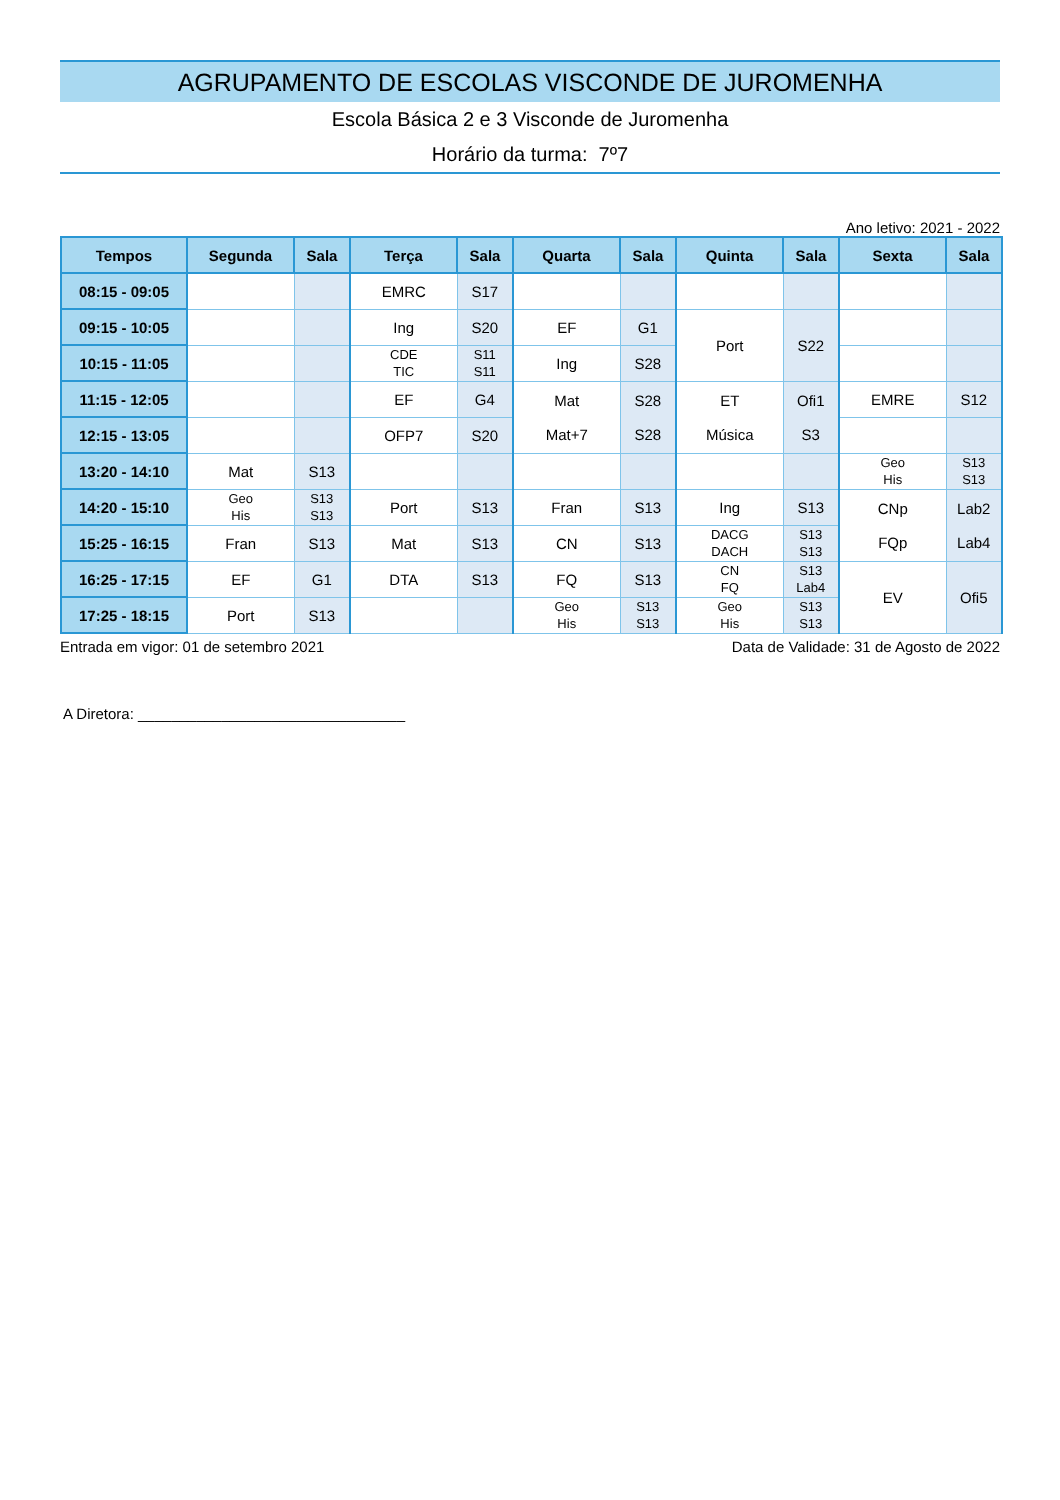AGRUPAMENTO DE ESCOLAS VISCONDE DE JUROMENHA
Escola Básica 2 e 3 Visconde de Juromenha
Horário da turma: 7º7
Ano letivo: 2021 - 2022
| Tempos | Segunda | Sala | Terça | Sala | Quarta | Sala | Quinta | Sala | Sexta | Sala |
| --- | --- | --- | --- | --- | --- | --- | --- | --- | --- | --- |
| 08:15 - 09:05 | | | EMRC | S17 | | | | | | |
| 09:15 - 10:05 | | | Ing | S20 | EF | G1 | Port | S22 | | |
| 10:15 - 11:05 | | | CDE TIC | S11 S11 | Ing | S28 | | | | |
| 11:15 - 12:05 | | | EF | G4 | Mat Mat+7 | S28 S28 | ET Música | Ofi1 S3 | EMRE | S12 |
| 12:15 - 13:05 | | | OFP7 | S20 | | | | | | |
| 13:20 - 14:10 | Mat | S13 | | | | | | | Geo His | S13 S13 |
| 14:20 - 15:10 | Geo His | S13 S13 | Port | S13 | Fran | S13 | Ing | S13 | CNp FQp | Lab2 Lab4 |
| 15:25 - 16:15 | Fran | S13 | Mat | S13 | CN | S13 | DACG DACH | S13 S13 | | |
| 16:25 - 17:15 | EF | G1 | DTA | S13 | FQ | S13 | CN FQ | S13 Lab4 | EV | Ofi5 |
| 17:25 - 18:15 | Port | S13 | | | Geo His | S13 S13 | Geo His | S13 S13 | | |
Entrada em vigor: 01 de setembro 2021 Data de Validade: 31 de Agosto de 2022
A Diretora: ________________________________